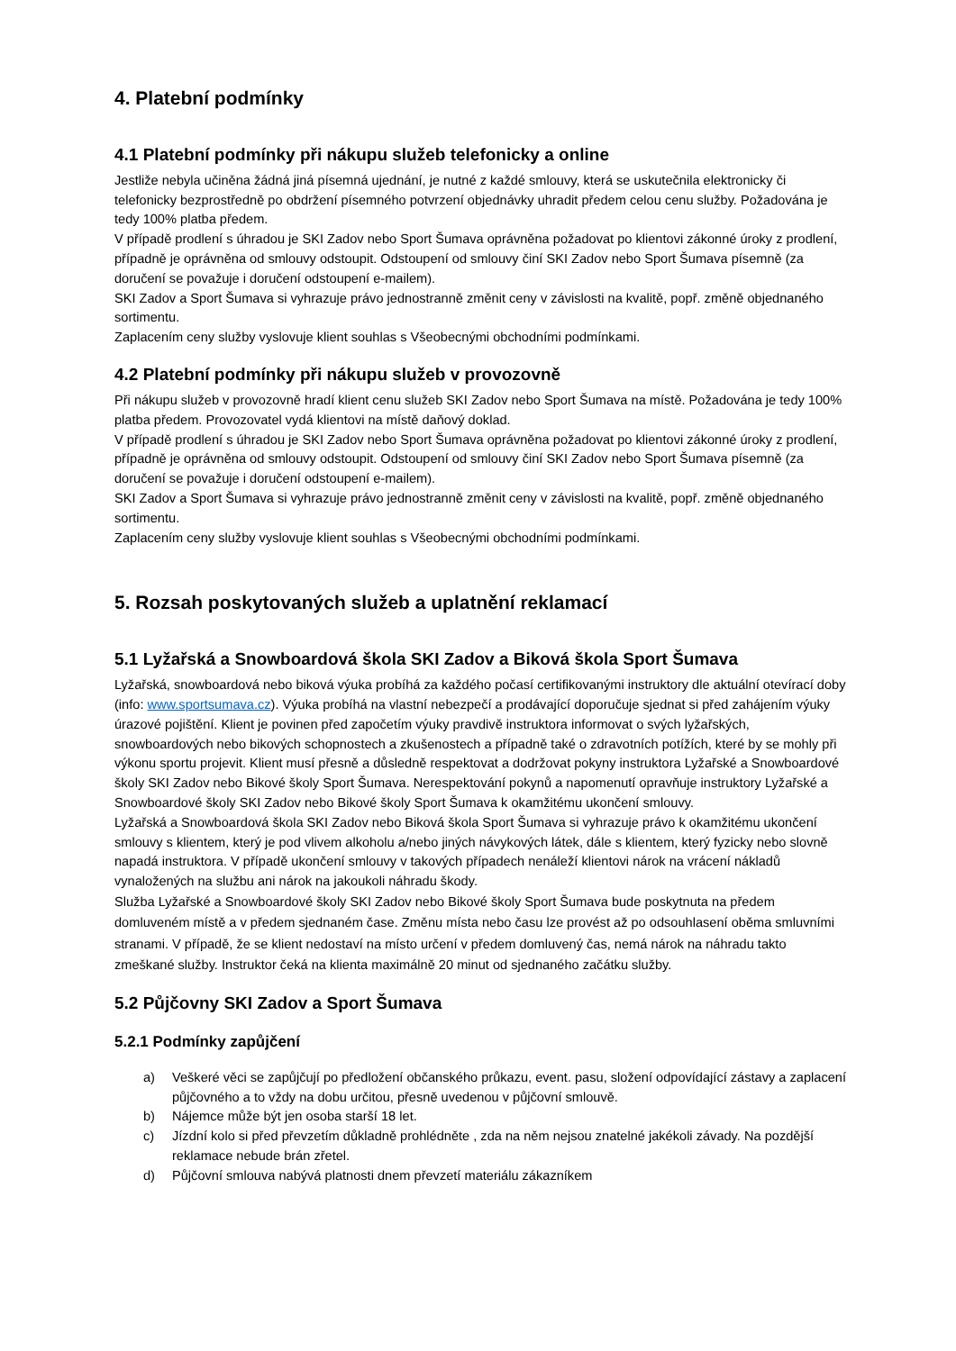4. Platební podmínky
4.1 Platební podmínky při nákupu služeb telefonicky a online
Jestliže nebyla učiněna žádná jiná písemná ujednání, je nutné z každé smlouvy, která se uskutečnila elektronicky či telefonicky bezprostředně po obdržení písemného potvrzení objednávky uhradit předem celou cenu služby. Požadována je tedy 100% platba předem.
V případě prodlení s úhradou je SKI Zadov nebo Sport Šumava oprávněna požadovat po klientovi zákonné úroky z prodlení, případně je oprávněna od smlouvy odstoupit. Odstoupení od smlouvy činí SKI Zadov nebo Sport Šumava písemně (za doručení se považuje i doručení odstoupení e-mailem).
SKI Zadov a Sport Šumava si vyhrazuje právo jednostranně změnit ceny v závislosti na kvalitě, popř. změně objednaného sortimentu.
Zaplacením ceny služby vyslovuje klient souhlas s Všeobecnými obchodními podmínkami.
4.2 Platební podmínky při nákupu služeb v provozovně
Při nákupu služeb v provozovně hradí klient cenu služeb SKI Zadov nebo Sport Šumava na místě. Požadována je tedy 100% platba předem. Provozovatel vydá klientovi na místě daňový doklad.
V případě prodlení s úhradou je SKI Zadov nebo Sport Šumava oprávněna požadovat po klientovi zákonné úroky z prodlení, případně je oprávněna od smlouvy odstoupit. Odstoupení od smlouvy činí SKI Zadov nebo Sport Šumava písemně (za doručení se považuje i doručení odstoupení e-mailem).
SKI Zadov a Sport Šumava si vyhrazuje právo jednostranně změnit ceny v závislosti na kvalitě, popř. změně objednaného sortimentu.
Zaplacením ceny služby vyslovuje klient souhlas s Všeobecnými obchodními podmínkami.
5. Rozsah poskytovaných služeb a uplatnění reklamací
5.1 Lyžařská a Snowboardová škola SKI Zadov a Biková škola Sport Šumava
Lyžařská, snowboardová nebo biková výuka probíhá za každého počasí certifikovanými instruktory dle aktuální otevírací doby (info: www.sportsumava.cz). Výuka probíhá na vlastní nebezpečí a prodávající doporučuje sjednat si před zahájením výuky úrazové pojištění. Klient je povinen před započetím výuky pravdivě instruktora informovat o svých lyžařských, snowboardových nebo bikových schopnostech a zkušenostech a případně také o zdravotních potížích, které by se mohly při výkonu sportu projevit. Klient musí přesně a důsledně respektovat a dodržovat pokyny instruktora Lyžařské a Snowboardové školy SKI Zadov nebo Bikové školy Sport Šumava. Nerespektování pokynů a napomenutí opravňuje instruktory Lyžařské a Snowboardové školy SKI Zadov nebo Bikové školy Sport Šumava k okamžitému ukončení smlouvy.
Lyžařská a Snowboardová škola SKI Zadov nebo Biková škola Sport Šumava si vyhrazuje právo k okamžitému ukončení smlouvy s klientem, který je pod vlivem alkoholu a/nebo jiných návykových látek, dále s klientem, který fyzicky nebo slovně napadá instruktora. V případě ukončení smlouvy v takových případech nenáleží klientovi nárok na vrácení nákladů vynaložených na službu ani nárok na jakoukoli náhradu škody.
Služba Lyžařské a Snowboardové školy SKI Zadov nebo Bikové školy Sport Šumava bude poskytnuta na předem domluveném místě a v předem sjednaném čase. Změnu místa nebo času lze provést až po odsouhlasení oběma smluvními stranami. V případě, že se klient nedostaví na místo určení v předem domluvený čas, nemá nárok na náhradu takto zmeškané služby. Instruktor čeká na klienta maximálně 20 minut od sjednaného začátku služby.
5.2 Půjčovny SKI Zadov a Sport Šumava
5.2.1 Podmínky zapůjčení
a) Veškeré věci se zapůjčují po předložení občanského průkazu, event. pasu, složení odpovídající zástavy a zaplacení půjčovného a to vždy na dobu určitou, přesně uvedenou v půjčovní smlouvě.
b) Nájemce může být jen osoba starší 18 let.
c) Jízdní kolo si před převzetím důkladně prohlédněte , zda na něm nejsou znatelné jakékoli závady. Na pozdější reklamace nebude brán zřetel.
d) Půjčovní smlouva nabývá platnosti dnem převzetí materiálu zákazníkem